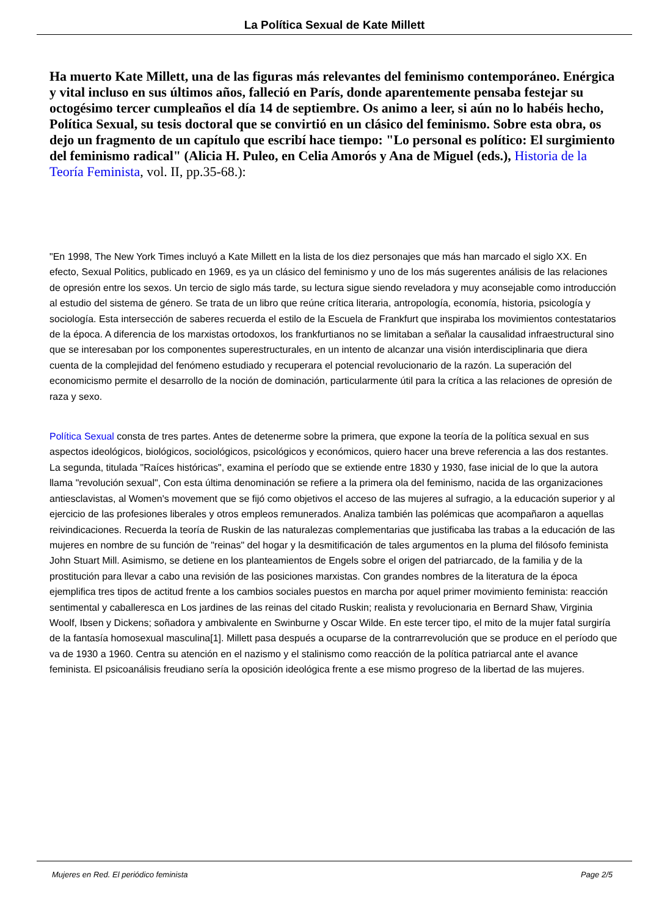La Política Sexual de Kate Millett
Ha muerto Kate Millett, una de las figuras más relevantes del feminismo contemporáneo. Enérgica y vital incluso en sus últimos años, falleció en París, donde aparentemente pensaba festejar su octogésimo tercer cumpleaños el día 14 de septiembre. Os animo a leer, si aún no lo habéis hecho, Política Sexual, su tesis doctoral que se convirtió en un clásico del feminismo. Sobre esta obra, os dejo un fragmento de un capítulo que escribí hace tiempo: "Lo personal es político: El surgimiento del feminismo radical" (Alicia H. Puleo, en Celia Amorós y Ana de Miguel (eds.), Historia de la Teoría Feminista, vol. II, pp.35-68.):
"En 1998, The New York Times incluyó a Kate Millett en la lista de los diez personajes que más han marcado el siglo XX. En efecto, Sexual Politics, publicado en 1969, es ya un clásico del feminismo y uno de los más sugerentes análisis de las relaciones de opresión entre los sexos. Un tercio de siglo más tarde, su lectura sigue siendo reveladora y muy aconsejable como introducción al estudio del sistema de género. Se trata de un libro que reúne crítica literaria, antropología, economía, historia, psicología y sociología. Esta intersección de saberes recuerda el estilo de la Escuela de Frankfurt que inspiraba los movimientos contestatarios de la época. A diferencia de los marxistas ortodoxos, los frankfurtianos no se limitaban a señalar la causalidad infraestructural sino que se interesaban por los componentes superestructurales, en un intento de alcanzar una visión interdisciplinaria que diera cuenta de la complejidad del fenómeno estudiado y recuperara el potencial revolucionario de la razón. La superación del economicismo permite el desarrollo de la noción de dominación, particularmente útil para la crítica a las relaciones de opresión de raza y sexo.
Política Sexual consta de tres partes. Antes de detenerme sobre la primera, que expone la teoría de la política sexual en sus aspectos ideológicos, biológicos, sociológicos, psicológicos y económicos, quiero hacer una breve referencia a las dos restantes. La segunda, titulada "Raíces históricas", examina el período que se extiende entre 1830 y 1930, fase inicial de lo que la autora llama "revolución sexual", Con esta última denominación se refiere a la primera ola del feminismo, nacida de las organizaciones antiesclavistas, al Women's movement que se fijó como objetivos el acceso de las mujeres al sufragio, a la educación superior y al ejercicio de las profesiones liberales y otros empleos remunerados. Analiza también las polémicas que acompañaron a aquellas reivindicaciones. Recuerda la teoría de Ruskin de las naturalezas complementarias que justificaba las trabas a la educación de las mujeres en nombre de su función de "reinas" del hogar y la desmitificación de tales argumentos en la pluma del filósofo feminista John Stuart Mill. Asimismo, se detiene en los planteamientos de Engels sobre el origen del patriarcado, de la familia y de la prostitución para llevar a cabo una revisión de las posiciones marxistas. Con grandes nombres de la literatura de la época ejemplifica tres tipos de actitud frente a los cambios sociales puestos en marcha por aquel primer movimiento feminista: reacción sentimental y caballeresca en Los jardines de las reinas del citado Ruskin; realista y revolucionaria en Bernard Shaw, Virginia Woolf, Ibsen y Dickens; soñadora y ambivalente en Swinburne y Oscar Wilde. En este tercer tipo, el mito de la mujer fatal surgiría de la fantasía homosexual masculina[1]. Millett pasa después a ocuparse de la contrarrevolución que se produce en el período que va de 1930 a 1960. Centra su atención en el nazismo y el stalinismo como reacción de la política patriarcal ante el avance feminista. El psicoanálisis freudiano sería la oposición ideológica frente a ese mismo progreso de la libertad de las mujeres.
Mujeres en Red. El periódico feminista Page 2/5